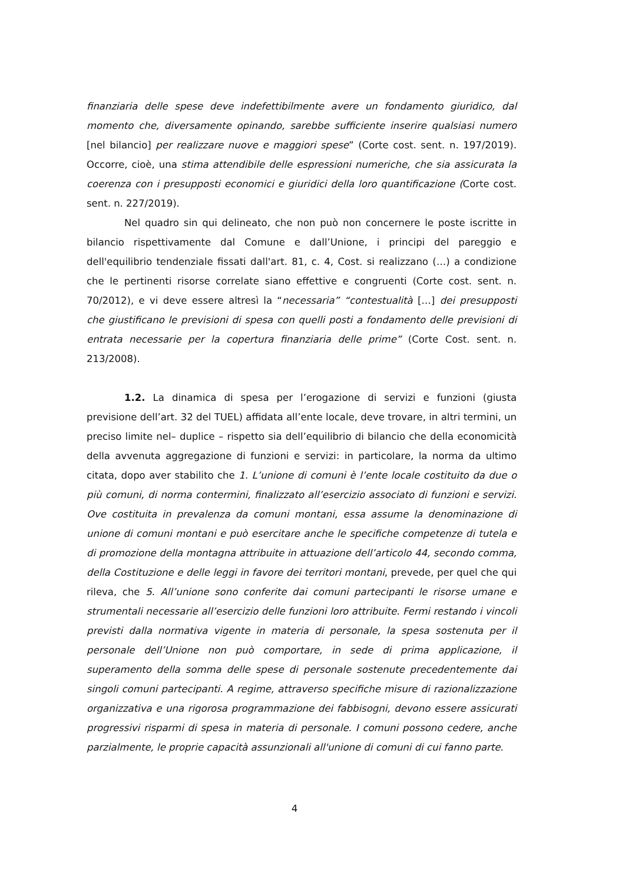finanziaria delle spese deve indefettibilmente avere un fondamento giuridico, dal momento che, diversamente opinando, sarebbe sufficiente inserire qualsiasi numero [nel bilancio] per realizzare nuove e maggiori spese” (Corte cost. sent. n. 197/2019). Occorre, cioè, una stima attendibile delle espressioni numeriche, che sia assicurata la coerenza con i presupposti economici e giuridici della loro quantificazione (Corte cost. sent. n. 227/2019).
Nel quadro sin qui delineato, che non può non concernere le poste iscritte in bilancio rispettivamente dal Comune e dall’Unione, i principi del pareggio e dell'equilibrio tendenziale fissati dall'art. 81, c. 4, Cost. si realizzano (…) a condizione che le pertinenti risorse correlate siano effettive e congruenti (Corte cost. sent. n. 70/2012), e vi deve essere altresì la “necessaria” “contestualità […] dei presupposti che giustificano le previsioni di spesa con quelli posti a fondamento delle previsioni di entrata necessarie per la copertura finanziaria delle prime” (Corte Cost. sent. n. 213/2008).
1.2. La dinamica di spesa per l’erogazione di servizi e funzioni (giusta previsione dell’art. 32 del TUEL) affidata all’ente locale, deve trovare, in altri termini, un preciso limite nel– duplice – rispetto sia dell’equilibrio di bilancio che della economicità della avvenuta aggregazione di funzioni e servizi: in particolare, la norma da ultimo citata, dopo aver stabilito che 1. L’unione di comuni è l’ente locale costituito da due o più comuni, di norma contermini, finalizzato all’esercizio associato di funzioni e servizi. Ove costituita in prevalenza da comuni montani, essa assume la denominazione di unione di comuni montani e può esercitare anche le specifiche competenze di tutela e di promozione della montagna attribuite in attuazione dell’articolo 44, secondo comma, della Costituzione e delle leggi in favore dei territori montani, prevede, per quel che qui rileva, che 5. All’unione sono conferite dai comuni partecipanti le risorse umane e strumentali necessarie all’esercizio delle funzioni loro attribuite. Fermi restando i vincoli previsti dalla normativa vigente in materia di personale, la spesa sostenuta per il personale dell’Unione non può comportare, in sede di prima applicazione, il superamento della somma delle spese di personale sostenute precedentemente dai singoli comuni partecipanti. A regime, attraverso specifiche misure di razionalizzazione organizzativa e una rigorosa programmazione dei fabbisogni, devono essere assicurati progressivi risparmi di spesa in materia di personale. I comuni possono cedere, anche parzialmente, le proprie capacità assunzionali all'unione di comuni di cui fanno parte.
4